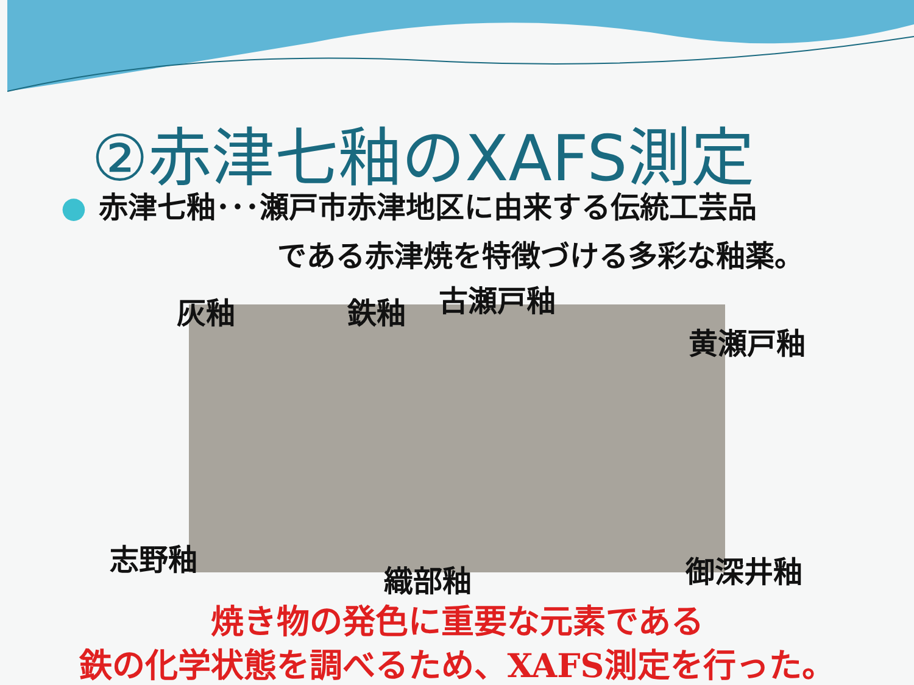②赤津七釉のXAFS測定
● 赤津七釉･･･瀬戸市赤津地区に由来する伝統工芸品
である赤津焼を特徴づける多彩な釉薬。
灰釉 鉄釉 古瀬戸釉
黄瀬戸釉
志野釉
織部釉 御深井釉
焼き物の発色に重要な元素である
鉄の化学状態を調べるため、XAFS測定を行った。